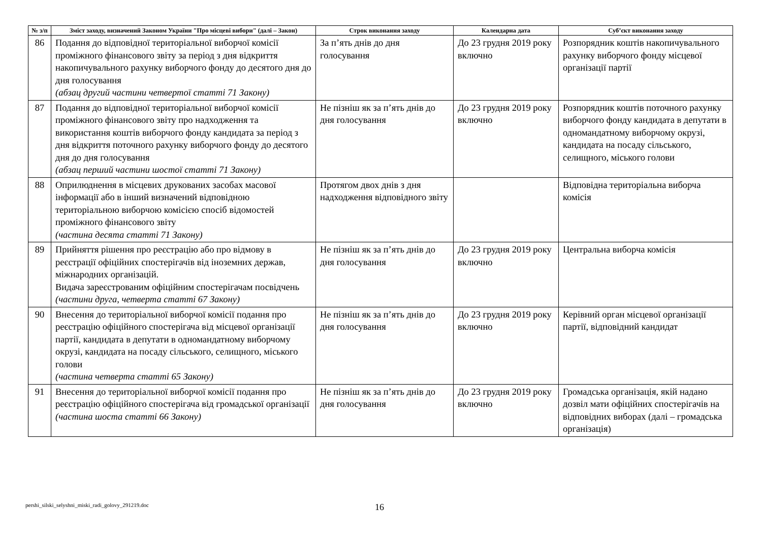| № з/п | Зміст заходу, визначений Законом України "Про місцеві вибори" (далі – Закон) | Строк виконання заходу | Календарна дата | Суб’єкт виконання заходу |
| --- | --- | --- | --- | --- |
| 86 | Подання до відповідної територіальної виборчої комісії проміжного фінансового звіту за період з дня відкриття накопичувального рахунку виборчого фонду до десятого дня до дня голосування (абзац другий частини четвертої статті 71 Закону) | За п’ять днів до дня голосування | До 23 грудня 2019 року включно | Розпорядник коштів накопичувального рахунку виборчого фонду місцевої організації партії |
| 87 | Подання до відповідної територіальної виборчої комісії проміжного фінансового звіту про надходження та використання коштів виборчого фонду кандидата за період з дня відкриття поточного рахунку виборчого фонду до десятого дня до дня голосування (абзац перший частини шостої статті 71 Закону) | Не пізніш як за п’ять днів до дня голосування | До 23 грудня 2019 року включно | Розпорядник коштів поточного рахунку виборчого фонду кандидата в депутати в одномандатному виборчому окрузі, кандидата на посаду сільського, селищного, міського голови |
| 88 | Оприлюднення в місцевих друкованих засобах масової інформації або в інший визначений відповідною територіальною виборчою комісією спосіб відомостей проміжного фінансового звіту (частина десята статті 71 Закону) | Протягом двох днів з дня надходження відповідного звіту | | Відповідна територіальна виборча комісія |
| 89 | Прийняття рішення про реєстрацію або про відмову в реєстрації офіційних спостерігачів від іноземних держав, міжнародних організацій. Видача зареєстрованим офіційним спостерігачам посвідчень (частини друга, четверта статті 67 Закону) | Не пізніш як за п’ять днів до дня голосування | До 23 грудня 2019 року включно | Центральна виборча комісія |
| 90 | Внесення до територіальної виборчої комісії подання про реєстрацію офіційного спостерігача від місцевої організації партії, кандидата в депутати в одномандатному виборчому окрузі, кандидата на посаду сільського, селищного, міського голови (частина четверта статті 65 Закону) | Не пізніш як за п’ять днів до дня голосування | До 23 грудня 2019 року включно | Керівний орган місцевої організації партії, відповідний кандидат |
| 91 | Внесення до територіальної виборчої комісії подання про реєстрацію офіційного спостерігача від громадської організації (частина шоста статті 66 Закону) | Не пізніш як за п’ять днів до дня голосування | До 23 грудня 2019 року включно | Громадська організація, якій надано дозвіл мати офіційних спостерігачів на відповідних виборах (далі – громадська організація) |
pershi_silski_selyshni_miski_radi_golovy_291219.doc
16